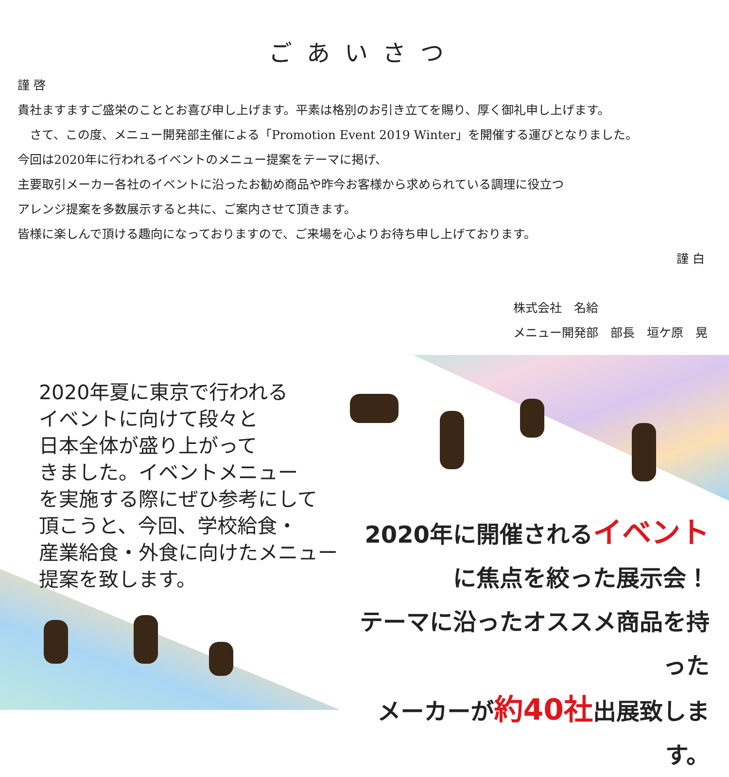ごあいさつ
謹 啓
貴社ますますご盛栄のこととお喜び申し上げます。平素は格別のお引き立てを賜り、厚く御礼申し上げます。
　さて、この度、メニュー開発部主催による「Promotion Event 2019 Winter」を開催する運びとなりました。
今回は2020年に行われるイベントのメニュー提案をテーマに掲げ、
主要取引メーカー各社のイベントに沿ったお勧め商品や昨今お客様から求められている調理に役立つ
アレンジ提案を多数展示すると共に、ご案内させて頂きます。
皆様に楽しんで頂ける趣向になっておりますので、ご来場を心よりお待ち申し上げております。
謹 白
株式会社　名給
メニュー開発部　部長　垣ケ原　晃
2020年夏に東京で行われる
イベントに向けて段々と
日本全体が盛り上がって
きました。イベントメニュー
を実施する際にぜひ参考にして
頂こうと、今回、学校給食・
産業給食・外食に向けたメニュー
提案を致します。
2020年に開催されるイベント
に焦点を絞った展示会！
テーマに沿ったオススメ商品を持った
メーカーが約40社出展致します。